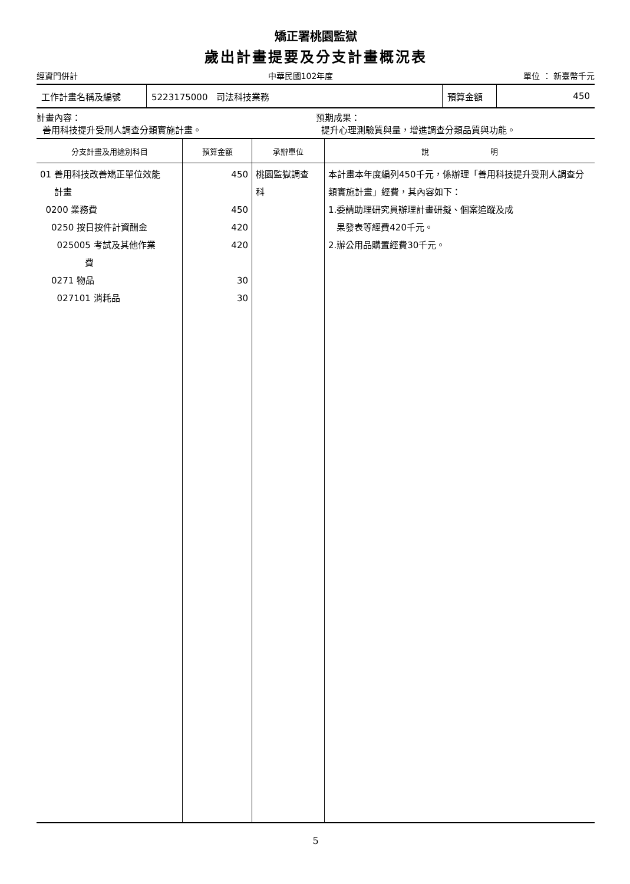矯正署桃園監獄
歲出計畫提要及分支計畫概況表
經資門併計 中華民國102年度 單位 ： 新臺幣千元
| 工作計畫名稱及編號 | 5223175000 司法科技業務 | 預算金額 | 450 |
計畫內容：
善用科技提升受刑人調查分類實施計畫。
預期成果：
提升心理測驗質與量，增進調查分類品質與功能。
| 分支計畫及用途別科目 | 預算金額 | 承辦單位 | 說 明 |
| --- | --- | --- | --- |
| 01 善用科技改善矯正單位效能 計畫 0200 業務費 0250 按日按件計資酬金 025005 考試及其他作業 費 0271 物品 027101 消耗品 | 450 450 420 420 30 30 | 桃園監獄調查 科 | 本計畫本年度編列450千元，係辦理「善用科技提升受刑人調查分類實施計畫」經費，其內容如下： 1.委請助理研究員辦理計畫研擬、個案追蹤及成 果發表等經費420千元。 2.辦公用品購置經費30千元。 |
5